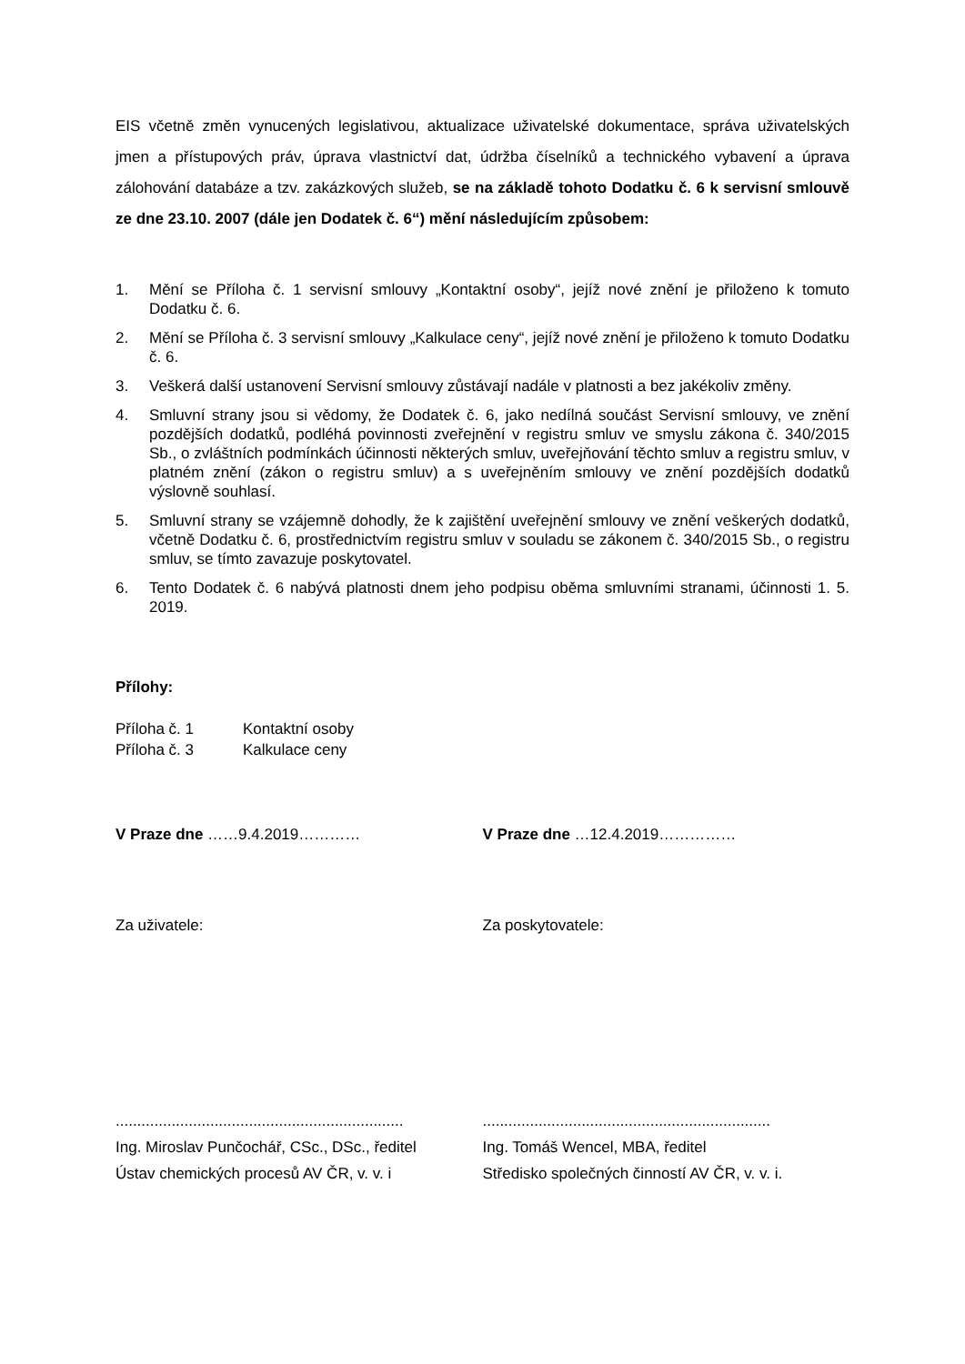EIS včetně změn vynucených legislativou, aktualizace uživatelské dokumentace, správa uživatelských jmen a přístupových práv, úprava vlastnictví dat, údržba číselníků a technického vybavení a úprava zálohování databáze a tzv. zakázkových služeb, se na základě tohoto Dodatku č. 6 k servisní smlouvě ze dne 23.10. 2007 (dále jen Dodatek č. 6“) mění následujícím způsobem:
1. Mění se Příloha č. 1 servisní smlouvy „Kontaktní osoby“, jejíž nové znění je přiloženo k tomuto Dodatku č. 6.
2. Mění se Příloha č. 3 servisní smlouvy „Kalkulace ceny“, jejíž nové znění je přiloženo k tomuto Dodatku č. 6.
3. Veškerá další ustanovení Servisní smlouvy zůstávají nadále v platnosti a bez jakékoliv změny.
4. Smluvní strany jsou si vědomy, že Dodatek č. 6, jako nedílná součást Servisní smlouvy, ve znění pozdějších dodatků, podléhá povinnosti zveřejnění v registru smluv ve smyslu zákona č. 340/2015 Sb., o zvláštních podmínkách účinnosti některých smluv, uveřejňování těchto smluv a registru smluv, v platném znění (zákon o registru smluv) a s uveřejněním smlouvy ve znění pozdějších dodatků výslovně souhlasí.
5. Smluvní strany se vzájemně dohodly, že k zajištění uveřejnění smlouvy ve znění veškerých dodatků, včetně Dodatku č. 6, prostřednictvím registru smluv v souladu se zákonem č. 340/2015 Sb., o registru smluv, se tímto zavazuje poskytovatel.
6. Tento Dodatek č. 6 nabývá platnosti dnem jeho podpisu oběma smluvními stranami, účinnosti 1. 5. 2019.
Přílohy:
Příloha č. 1 Kontaktní osoby
Příloha č. 3 Kalkulace ceny
V Praze dne ……9.4.2019………… V Praze dne …12.4.2019……………
Za uživatele: Za poskytovatele:
...................................................................
Ing. Miroslav Punčochář, CSc., DSc., ředitel
Ústav chemických procesů AV ČR, v. v. i
...................................................................
Ing. Tomáš Wencel, MBA, ředitel
Středisko společných činností AV ČR, v. v. i.